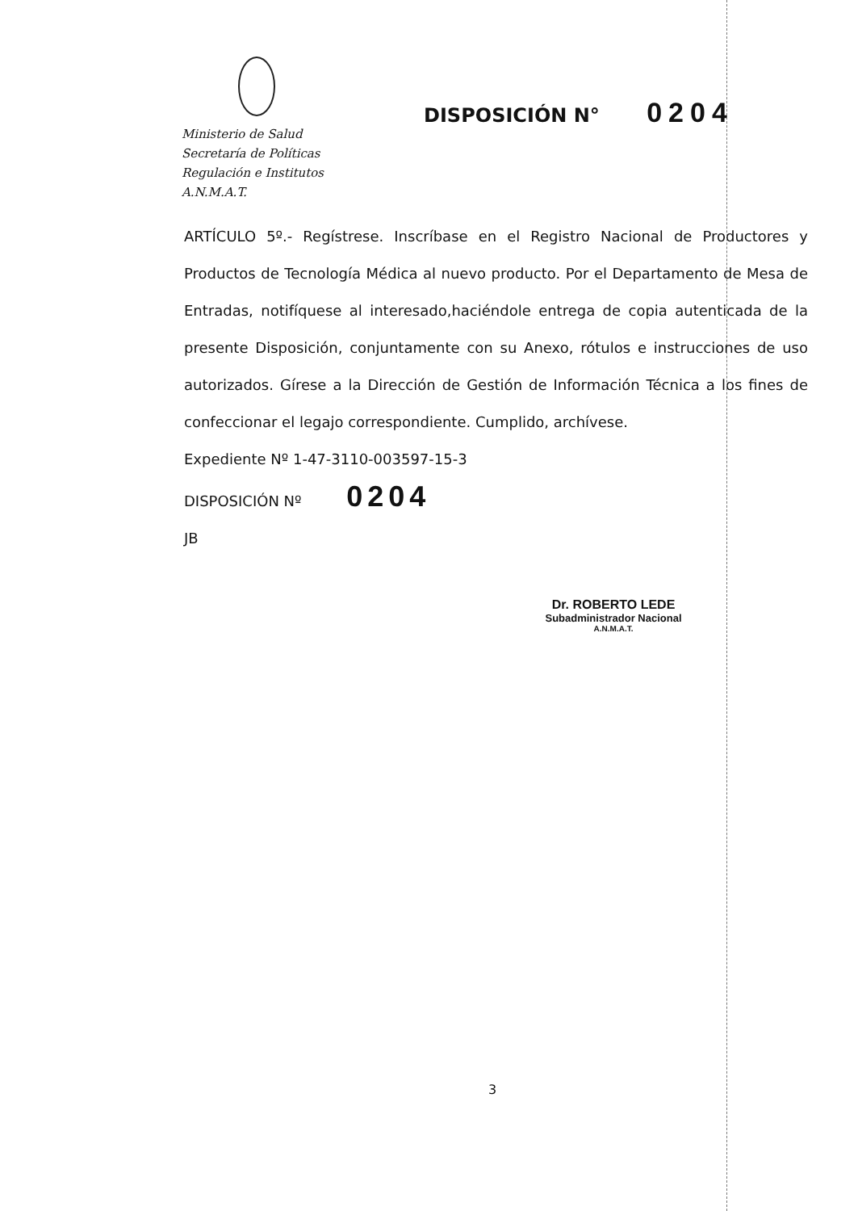Ministerio de Salud
Secretaría de Políticas
Regulación e Institutos
A.N.M.A.T.
DISPOSICIÓN N° 0204
ARTÍCULO 5º.- Regístrese. Inscríbase en el Registro Nacional de Productores y Productos de Tecnología Médica al nuevo producto. Por el Departamento de Mesa de Entradas, notifíquese al interesado,haciéndole entrega de copia autenticada de la presente Disposición, conjuntamente con su Anexo, rótulos e instrucciones de uso autorizados. Gírese a la Dirección de Gestión de Información Técnica a los fines de confeccionar el legajo correspondiente. Cumplido, archívese.
Expediente Nº 1-47-3110-003597-15-3
DISPOSICIÓN Nº 0204
JB
Dr. ROBERTO LEDE
Subadministrador Nacional
A.N.M.A.T.
3